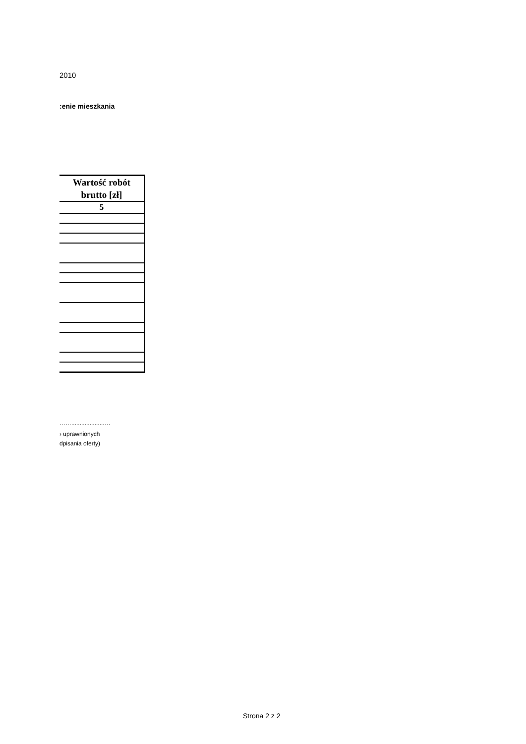2010
:enie mieszkania
| Wartość robót brutto [zł] |
| --- |
| 5 |
……....................…
› uprawnionych
dpisania oferty)
Strona 2 z 2